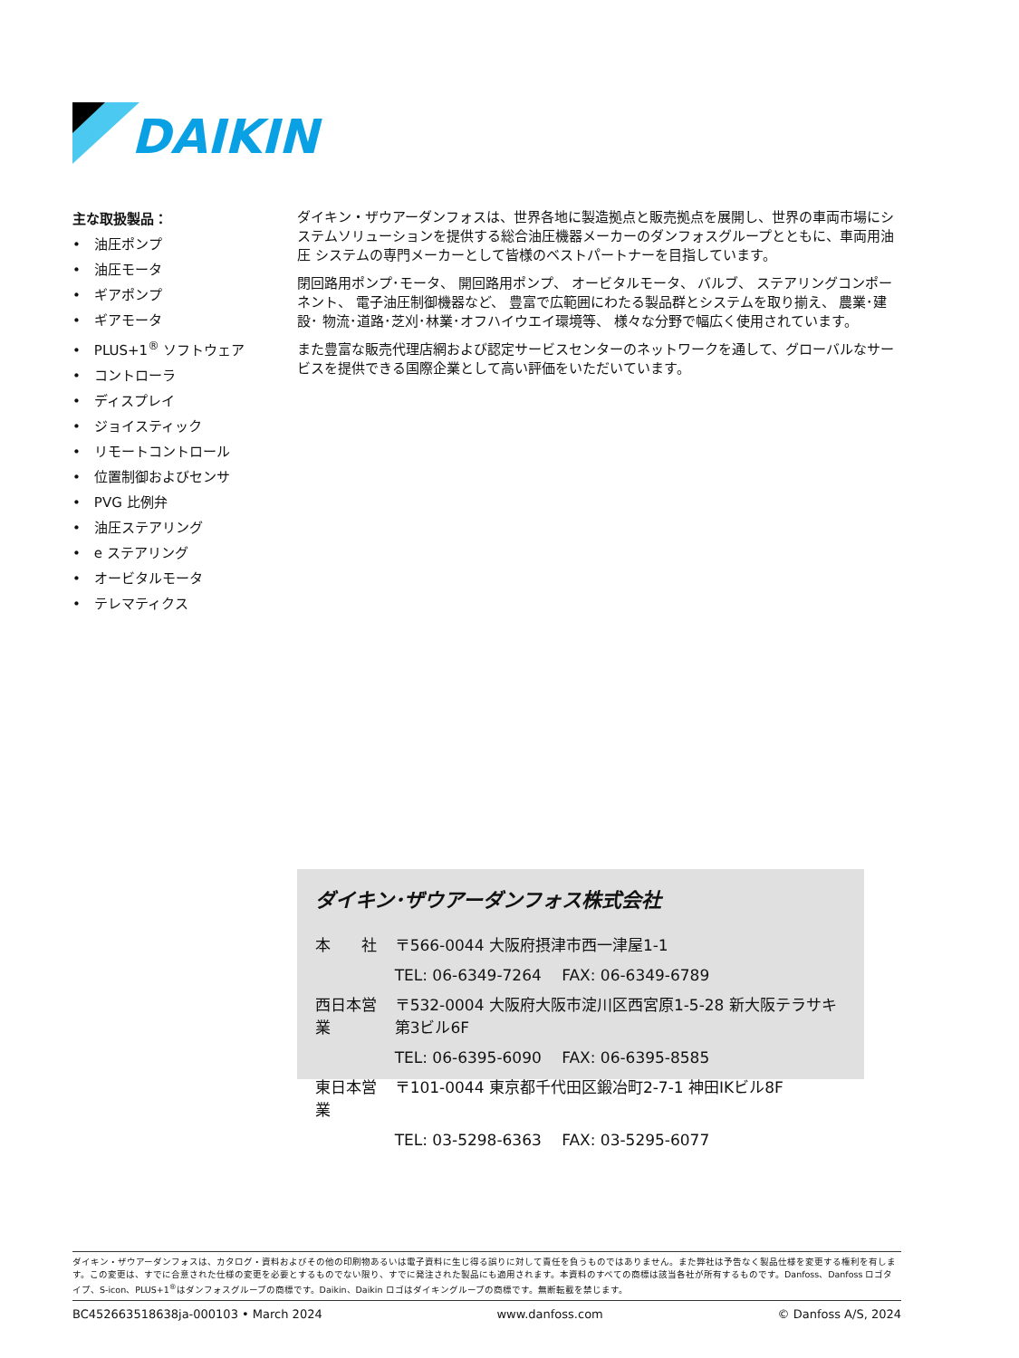DAIKIN
主な取扱製品：
•　油圧ポンプ
•　油圧モータ
•　ギアポンプ
•　ギアモータ
•　PLUS+1<sup>®</sup> ソフトウェア
•　コントローラ
•　ディスプレイ
•　ジョイスティック
•　リモートコントロール
•　位置制御およびセンサ
•　PVG 比例弁
•　油圧ステアリング
•　e ステアリング
•　オービタルモータ
•　テレマティクス
ダイキン・ザウアーダンフォスは、世界各地に製造拠点と販売拠点を展開し、世界の車両市場にシステムソリューションを提供する総合油圧機器メーカーのダンフォスグループとともに、車両用油圧 システムの専門メーカーとして皆様のベストパートナーを目指しています。
閉回路用ポンプ･モータ、 開回路用ポンプ、 オービタルモータ、 バルブ、 ステアリングコンポーネント、 電子油圧制御機器など、 豊富で広範囲にわたる製品群とシステムを取り揃え、 農業･建設･ 物流･道路･芝刈･林業･オフハイウエイ環境等、 様々な分野で幅広く使用されています。
また豊富な販売代理店網および認定サービスセンターのネットワークを通して、グローバルなサービスを提供できる国際企業として高い評価をいただいています。
ダイキン･ザウアーダンフォス株式会社
| 本 社 | 〒566-0044 大阪府摂津市西一津屋1-1 |
| | TEL: 06-6349-7264 FAX: 06-6349-6789 |
| 西日本営業 | 〒532-0004 大阪府大阪市淀川区西宮原1-5-28 新大阪テラサキ第3ビル6F |
| | TEL: 06-6395-6090 FAX: 06-6395-8585 |
| 東日本営業 | 〒101-0044 東京都千代田区鍛冶町2-7-1 神田IKビル8F |
| | TEL: 03-5298-6363 FAX: 03-5295-6077 |
ダイキン・ザウアーダンフォスは、カタログ・資料およびその他の印刷物あるいは電子資料に生じ得る誤りに対して責任を負うものではありません。また弊社は予告なく製品仕様を変更する権利を有します。この変更は、すでに合意された仕様の変更を必要とするものでない限り、すでに発注された製品にも適用されます。本資料のすべての商標は該当各社が所有するものです。Danfoss、Danfoss ロゴタイプ、S-icon、PLUS+1<sup>®</sup>はダンフォスグループの商標です。Daikin、Daikin ロゴはダイキングループの商標です。無断転載を禁じます。
BC452663518638ja-000103 • March 2024 www.danfoss.com © Danfoss A/S, 2024